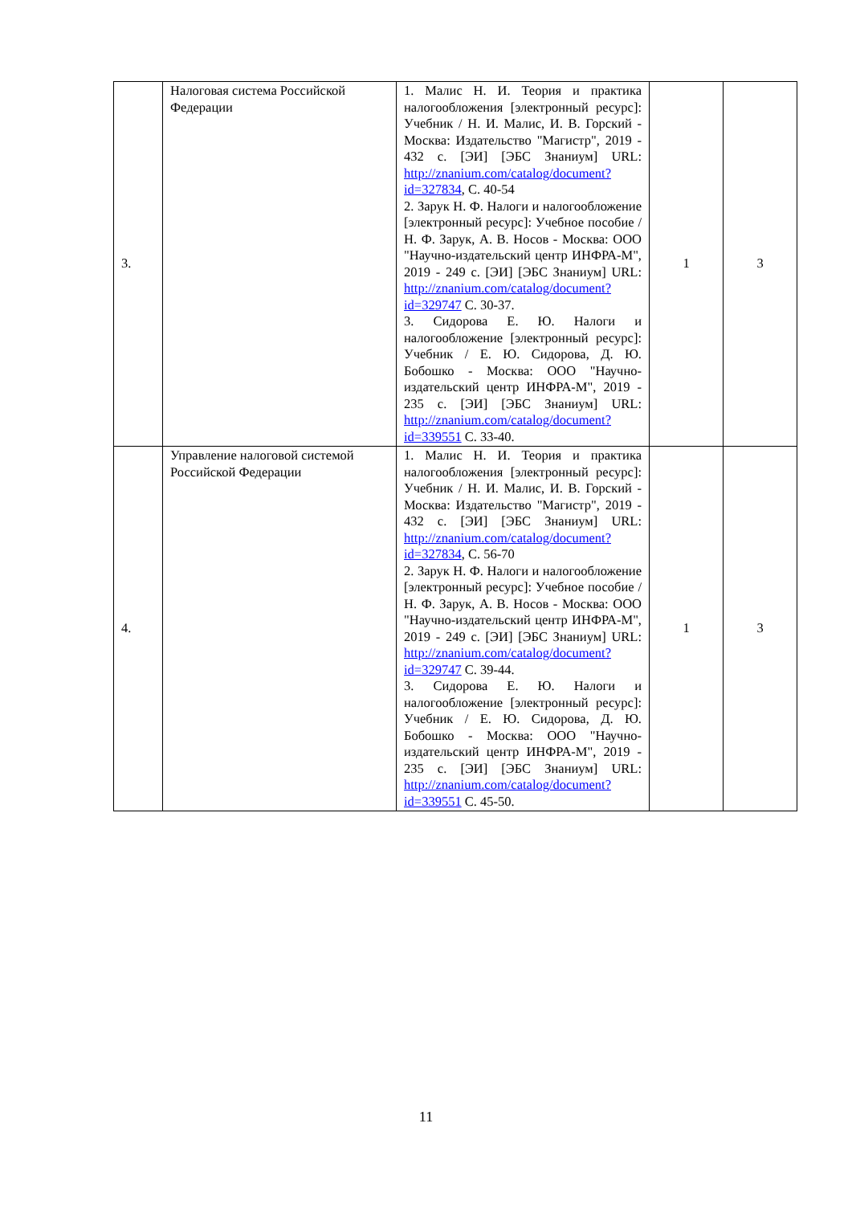| 3. | Налоговая система Российской Федерации | 1. Малис Н. И. Теория и практика налогообложения [электронный ресурс]: Учебник / Н. И. Малис, И. В. Горский - Москва: Издательство "Магистр", 2019 - 432 с. [ЭИ] [ЭБС Знаниум] URL: http://znanium.com/catalog/document?id=327834 , С. 40-54 2. Зарук Н. Ф. Налоги и налогообложение [электронный ресурс]: Учебное пособие / Н. Ф. Зарук, А. В. Носов - Москва: ООО "Научно-издательский центр ИНФРА-М", 2019 - 249 с. [ЭИ] [ЭБС Знаниум] URL: http://znanium.com/catalog/document?id=329747 С. 30-37. 3. Сидорова Е. Ю. Налоги и налогообложение [электронный ресурс]: Учебник / Е. Ю. Сидорова, Д. Ю. Бобошко - Москва: ООО "Научно-издательский центр ИНФРА-М", 2019 - 235 с. [ЭИ] [ЭБС Знаниум] URL: http://znanium.com/catalog/document?id=339551 С. 33-40. | 1 | 3 |
| 4. | Управление налоговой системой Российской Федерации | 1. Малис Н. И. Теория и практика налогообложения [электронный ресурс]: Учебник / Н. И. Малис, И. В. Горский - Москва: Издательство "Магистр", 2019 - 432 с. [ЭИ] [ЭБС Знаниум] URL: http://znanium.com/catalog/document?id=327834 , С. 56-70 2. Зарук Н. Ф. Налоги и налогообложение [электронный ресурс]: Учебное пособие / Н. Ф. Зарук, А. В. Носов - Москва: ООО "Научно-издательский центр ИНФРА-М", 2019 - 249 с. [ЭИ] [ЭБС Знаниум] URL: http://znanium.com/catalog/document?id=329747 С. 39-44. 3. Сидорова Е. Ю. Налоги и налогообложение [электронный ресурс]: Учебник / Е. Ю. Сидорова, Д. Ю. Бобошко - Москва: ООО "Научно-издательский центр ИНФРА-М", 2019 - 235 с. [ЭИ] [ЭБС Знаниум] URL: http://znanium.com/catalog/document?id=339551 С. 45-50. | 1 | 3 |
11